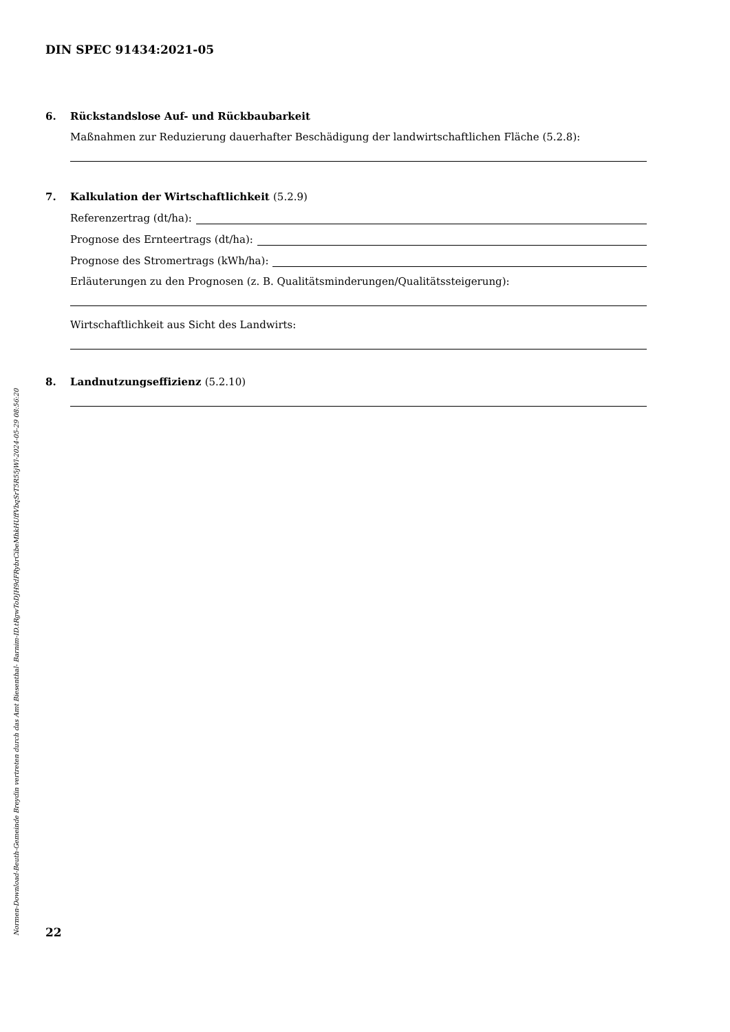DIN SPEC 91434:2021-05
6. Rückstandslose Auf- und Rückbaubarkeit
Maßnahmen zur Reduzierung dauerhafter Beschädigung der landwirtschaftlichen Fläche (5.2.8):
7. Kalkulation der Wirtschaftlichkeit (5.2.9)
Referenzertrag (dt/ha):
Prognose des Ernteertrags (dt/ha):
Prognose des Stromertrags (kWh/ha):
Erläuterungen zu den Prognosen (z. B. Qualitätsminderungen/Qualitätssteigerung):
Wirtschaftlichkeit aus Sicht des Landwirts:
8. Landnutzungseffizienz (5.2.10)
Normen-Download-Beuth-Gemeinde Breydin vertreten durch das Amt Biesenthal- Barnim-ID.tRgwToDJH9dFRybrCibeMhkHUffVbqSrT5R55jWl-2024-05-29 08:56:20
22